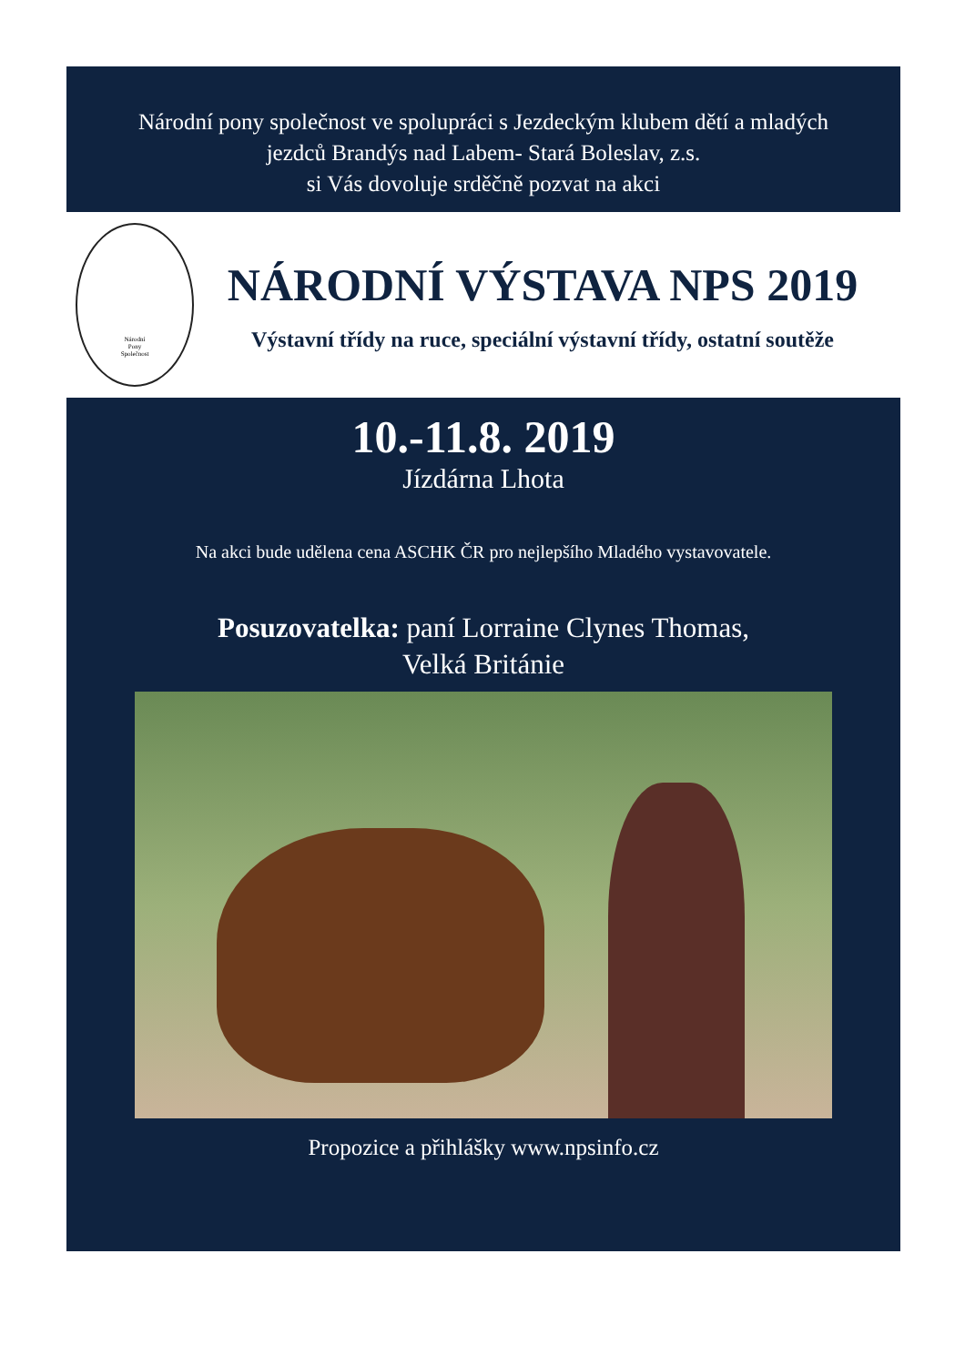Národní pony společnost ve spolupráci s Jezdeckým klubem dětí a mladých
jezdců Brandýs nad Labem- Stará Boleslav, z.s.
si Vás dovoluje srděčně pozvat na akci
Národní
Pony
Společnost
NÁRODNÍ VÝSTAVA NPS 2019
Výstavní třídy na ruce, speciální výstavní třídy, ostatní soutěže
10.-11.8. 2019
Jízdárna Lhota
Na akci bude udělena cena ASCHK ČR pro nejlepšího Mladého vystavovatele.
Posuzovatelka: paní Lorraine Clynes Thomas,
Velká Británie
Propozice a přihlášky www.npsinfo.cz